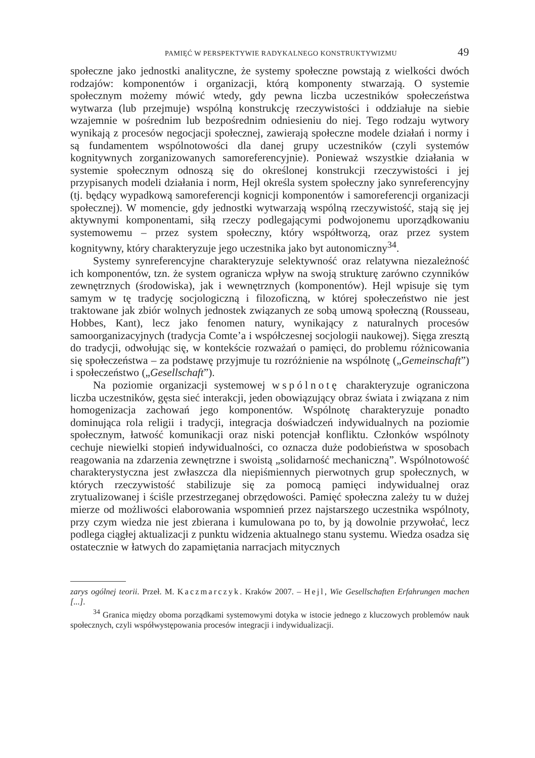PAMIĘĆ W PERSPEKTYWIE RADYKALNEGO KONSTRUKTYWIZMU 49
społeczne jako jednostki analityczne, że systemy społeczne powstają z wielkości dwóch rodzajów: komponentów i organizacji, którą komponenty stwarzają. O systemie społecznym możemy mówić wtedy, gdy pewna liczba uczestników społeczeństwa wytwarza (lub przejmuje) wspólną konstrukcję rzeczywistości i oddziałuje na siebie wzajemnie w pośrednim lub bezpośrednim odniesieniu do niej. Tego rodzaju wytwory wynikają z procesów negocjacji społecznej, zawierają społeczne modele działań i normy i są fundamentem wspólnotowości dla danej grupy uczestników (czyli systemów kognitywnych zorganizowanych samoreferencyjnie). Ponieważ wszystkie działania w systemie społecznym odnoszą się do określonej konstrukcji rzeczywistości i jej przypisanych modeli działania i norm, Hejl określa system społeczny jako synreferencyjny (tj. będący wypadkową samoreferencji kognicji komponentów i samoreferencji organizacji społecznej). W momencie, gdy jednostki wytwarzają wspólną rzeczywistość, stają się jej aktywnymi komponentami, siłą rzeczy podlegającymi podwojonemu uporządkowaniu systemowemu – przez system społeczny, który współtworzą, oraz przez system kognitywny, który charakteryzuje jego uczestnika jako byt autonomiczny<sup>34</sup>.
Systemy synreferencyjne charakteryzuje selektywność oraz relatywna niezależność ich komponentów, tzn. że system ogranicza wpływ na swoją strukturę zarówno czynników zewnętrznych (środowiska), jak i wewnętrznych (komponentów). Hejl wpisuje się tym samym w tę tradycję socjologiczną i filozoficzną, w której społeczeństwo nie jest traktowane jak zbiór wolnych jednostek związanych ze sobą umową społeczną (Rousseau, Hobbes, Kant), lecz jako fenomen natury, wynikający z naturalnych procesów samoorganizacyjnych (tradycja Comte’a i współczesnej socjologii naukowej). Sięga zresztą do tradycji, odwołując się, w kontekście rozważań o pamięci, do problemu różnicowania się społeczeństwa – za podstawę przyjmuje tu rozróżnienie na wspólnotę („Gemeinschaft”) i społeczeństwo („Gesellschaft”).
Na poziomie organizacji systemowej wspólnotę charakteryzuje ograniczona liczba uczestników, gęsta sieć interakcji, jeden obowiązujący obraz świata i związana z nim homogenizacja zachowań jego komponentów. Wspólnotę charakteryzuje ponadto dominująca rola religii i tradycji, integracja doświadczeń indywidualnych na poziomie społecznym, łatwość komunikacji oraz niski potencjał konfliktu. Członków wspólnoty cechuje niewielki stopień indywidualności, co oznacza duże podobieństwa w sposobach reagowania na zdarzenia zewnętrzne i swoistą „solidarność mechaniczną”. Wspólnotowość charakterystyczna jest zwłaszcza dla niepiśmiennych pierwotnych grup społecznych, w których rzeczywistość stabilizuje się za pomocą pamięci indywidualnej oraz zrytualizowanej i ściśle przestrzeganej obrzędowości. Pamięć społeczna zależy tu w dużej mierze od możliwości elaborowania wspomnień przez najstarszego uczestnika wspólnoty, przy czym wiedza nie jest zbierana i kumulowana po to, by ją dowolnie przywołać, lecz podlega ciągłej aktualizacji z punktu widzenia aktualnego stanu systemu. Wiedza osadza się ostatecznie w łatwych do zapamiętania narracjach mitycznych
zarys ogólnej teorii. Przeł. M. Kaczmarczyk. Kraków 2007. – Hejl, Wie Gesellschaften Erfahrungen machen [...].
<sup>34</sup> Granica między oboma porządkami systemowymi dotyka w istocie jednego z kluczowych problemów nauk społecznych, czyli współwystępowania procesów integracji i indywidualizacji.